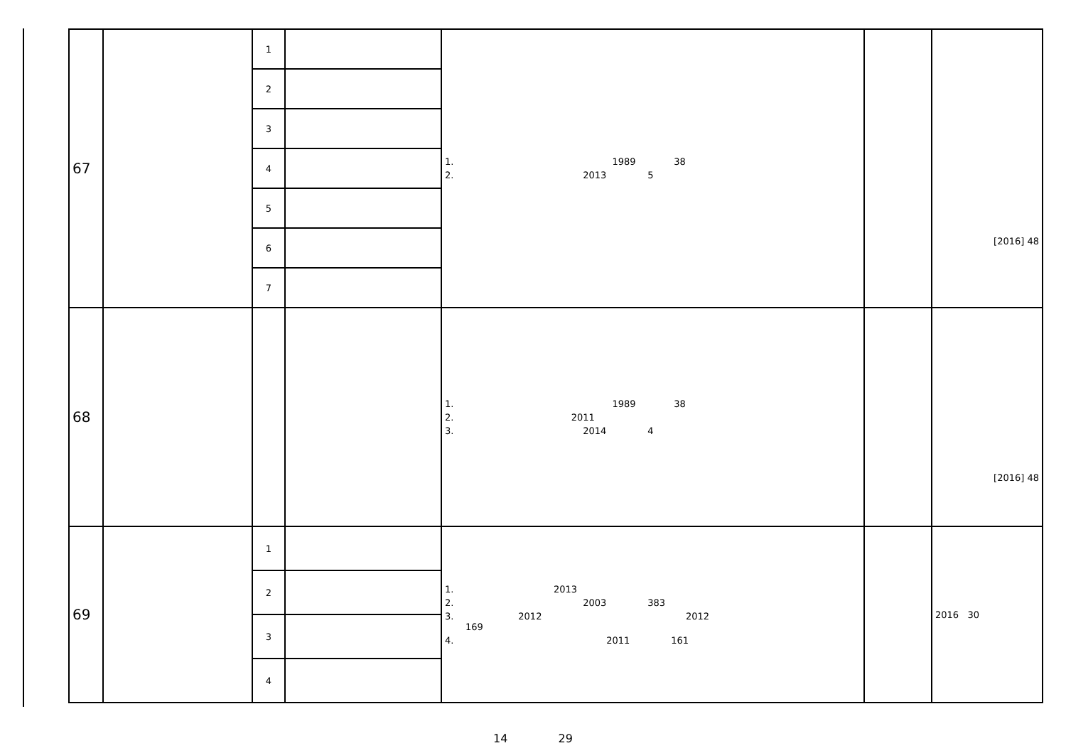| 67 | | 1 | | 1. 1989 38 2. 2013 5 | | [2016] 48 |
| | | 2 | | | | |
| | | 3 | | | | |
| | | 4 | | | | |
| | | 5 | | | | |
| | | 6 | | | | |
| | | 7 | | | | |
| 68 | | | | 1. 1989 38 2. 2011 3. 2014 4 | | [2016] 48 |
| 69 | | 1 | | 1. 2013 2. 2003 383 3. 2012 2012 169 4. 2011 161 | | 2016 30 |
| | | 2 | | | | |
| | | 3 | | | | |
| | | 4 | | | | |
14 29